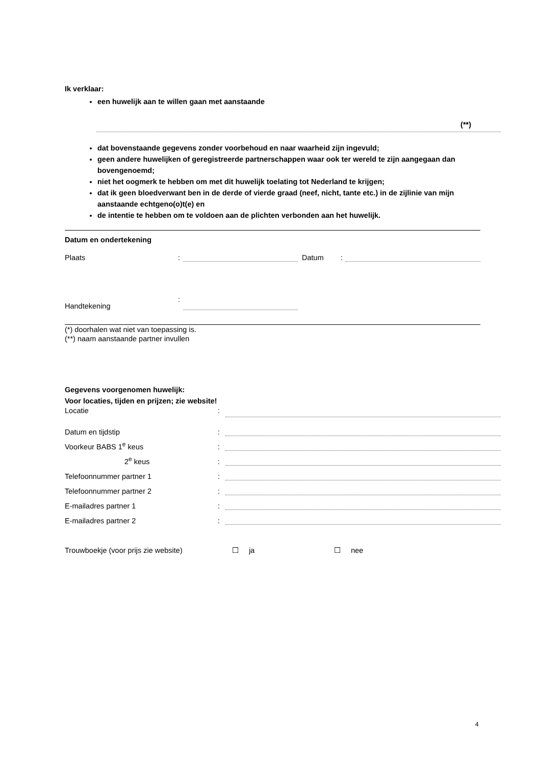Ik verklaar:
een huwelijk aan te willen gaan met aanstaande
(**)
dat bovenstaande gegevens zonder voorbehoud en naar waarheid zijn ingevuld;
geen andere huwelijken of geregistreerde partnerschappen waar ook ter wereld te zijn aangegaan dan bovengenoemd;
niet het oogmerk te hebben om met dit huwelijk toelating tot Nederland te krijgen;
dat ik geen bloedverwant ben in de derde of vierde graad (neef, nicht, tante etc.) in de zijlinie van mijn aanstaande echtgeno(o)t(e) en
de intentie te hebben om te voldoen aan de plichten verbonden aan het huwelijk.
Datum en ondertekening
Plaats: Datum:
Handtekening:
(*) doorhalen wat niet van toepassing is.
(**) naam aanstaande partner invullen
Gegevens voorgenomen huwelijk:
Voor locaties, tijden en prijzen; zie website!
Locatie:
Datum en tijdstip:
Voorkeur BABS 1<sup>e</sup> keus:
2<sup>e</sup> keus:
Telefoonnummer partner 1:
Telefoonnummer partner 2:
E-mailadres partner 1:
E-mailadres partner 2:
Trouwboekje (voor prijs zie website) ☐ ja ☐ nee
4